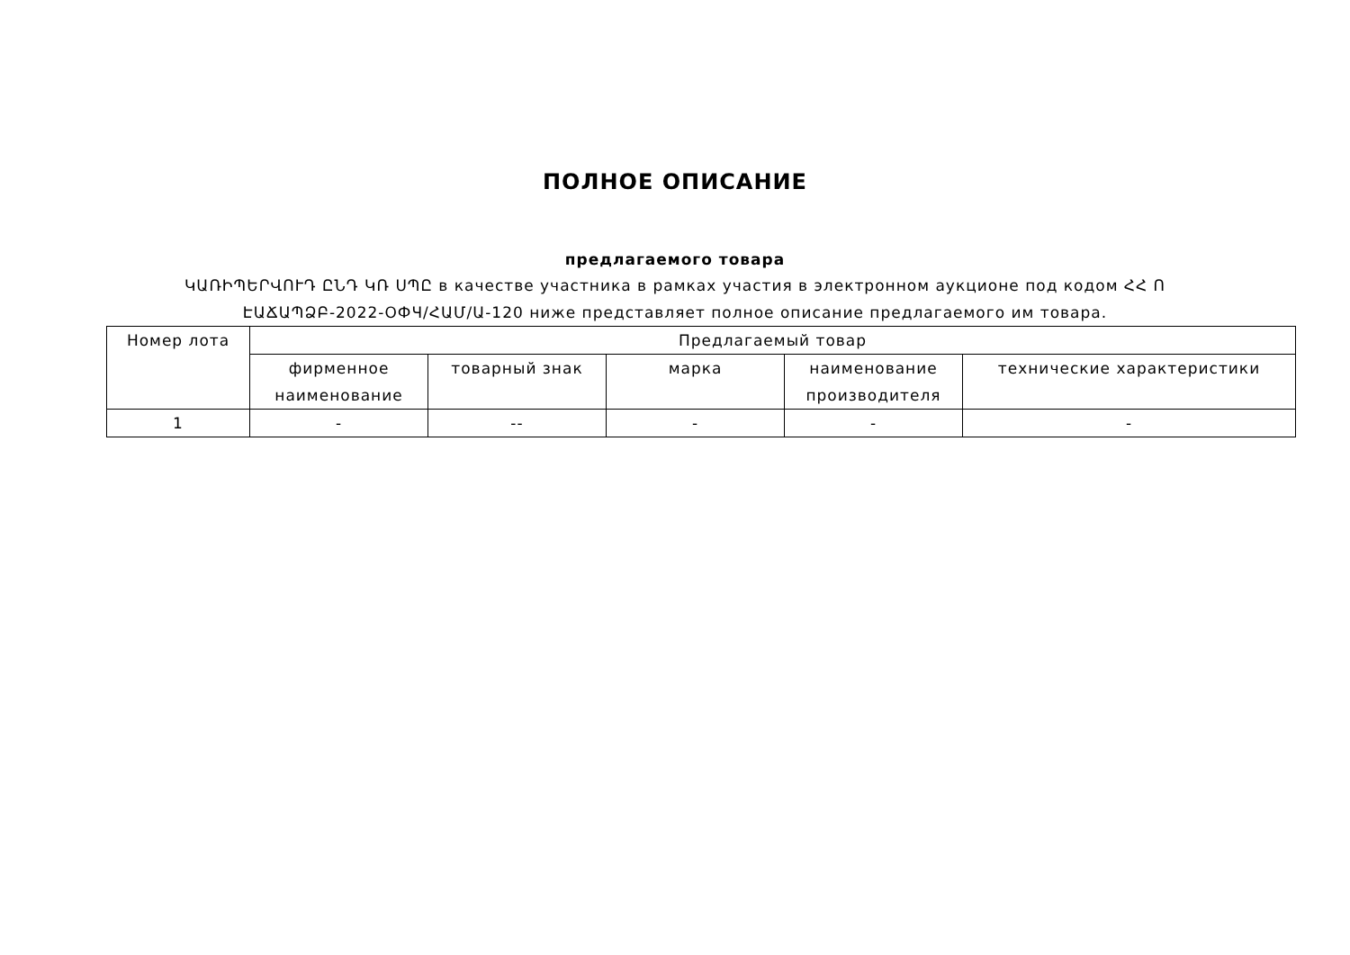ПОЛНОЕ ОПИСАНИЕ
предлагаемого товара
ԿԱՌԻՊԵՐՎՈՒԴ ԸՆԴ ԿՌ ՍՊԸ в качестве участника в рамках участия в электронном аукционе под кодом ՀՀ Ո ԷԱՃԱՊՁԲ-2022-ОФЧ/ՀԱՄ/Ա-120 ниже представляет полное описание предлагаемого им товара.
| Номер лота | Предлагаемый товар | | | | |
| --- | --- | --- | --- | --- | --- |
| | фирменное наименование | товарный знак | марка | наименование производителя | технические характеристики |
| 1 | - | -- | - | - | - |